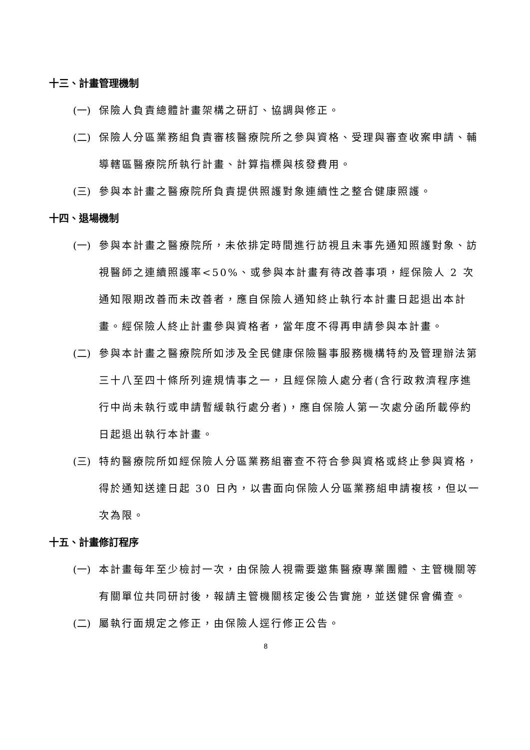十三、計畫管理機制
(一) 保險人負責總體計畫架構之研訂、協調與修正。
(二) 保險人分區業務組負責審核醫療院所之參與資格、受理與審查收案申請、輔導轄區醫療院所執行計畫、計算指標與核發費用。
(三) 參與本計畫之醫療院所負責提供照護對象連續性之整合健康照護。
十四、退場機制
(一) 參與本計畫之醫療院所，未依排定時間進行訪視且未事先通知照護對象、訪視醫師之連續照護率<50%、或參與本計畫有待改善事項，經保險人 2 次通知限期改善而未改善者，應自保險人通知終止執行本計畫日起退出本計畫。經保險人終止計畫參與資格者，當年度不得再申請參與本計畫。
(二) 參與本計畫之醫療院所如涉及全民健康保險醫事服務機構特約及管理辦法第三十八至四十條所列違規情事之一，且經保險人處分者(含行政救濟程序進行中尚未執行或申請暫緩執行處分者)，應自保險人第一次處分函所載停約日起退出執行本計畫。
(三) 特約醫療院所如經保險人分區業務組審查不符合參與資格或終止參與資格，得於通知送達日起 30 日內，以書面向保險人分區業務組申請複核，但以一次為限。
十五、計畫修訂程序
(一) 本計畫每年至少檢討一次，由保險人視需要邀集醫療專業團體、主管機關等有關單位共同研討後，報請主管機關核定後公告實施，並送健保會備查。
(二) 屬執行面規定之修正，由保險人逕行修正公告。
8